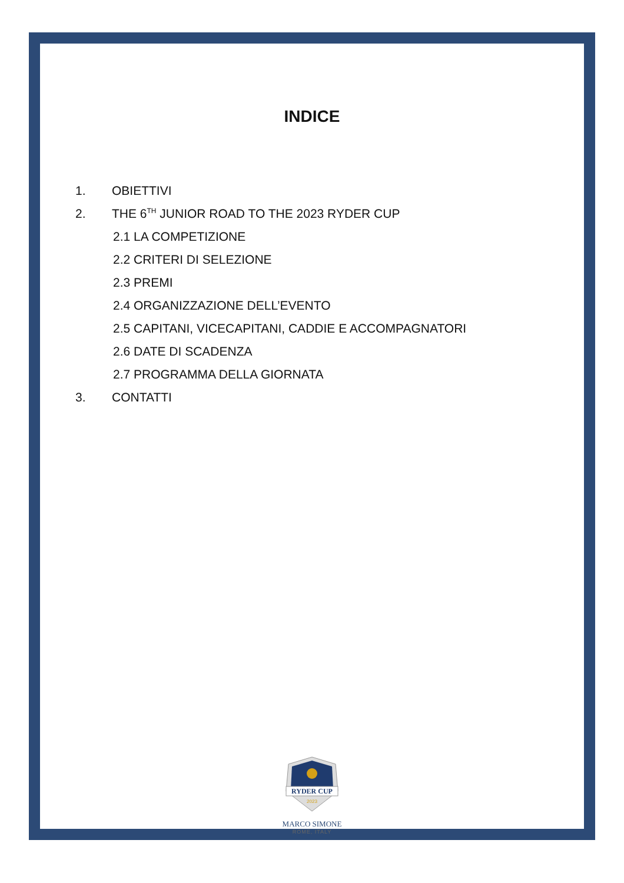INDICE
1. OBIETTIVI
2. THE 6<sup>TH</sup> JUNIOR ROAD TO THE 2023 RYDER CUP
2.1 LA COMPETIZIONE
2.2 CRITERI DI SELEZIONE
2.3 PREMI
2.4 ORGANIZZAZIONE DELL’EVENTO
2.5 CAPITANI, VICECAPITANI, CADDIE E ACCOMPAGNATORI
2.6 DATE DI SCADENZA
2.7 PROGRAMMA DELLA GIORNATA
3. CONTATTI
RYDER CUP
2023
MARCO SIMONE
ROME, ITALY